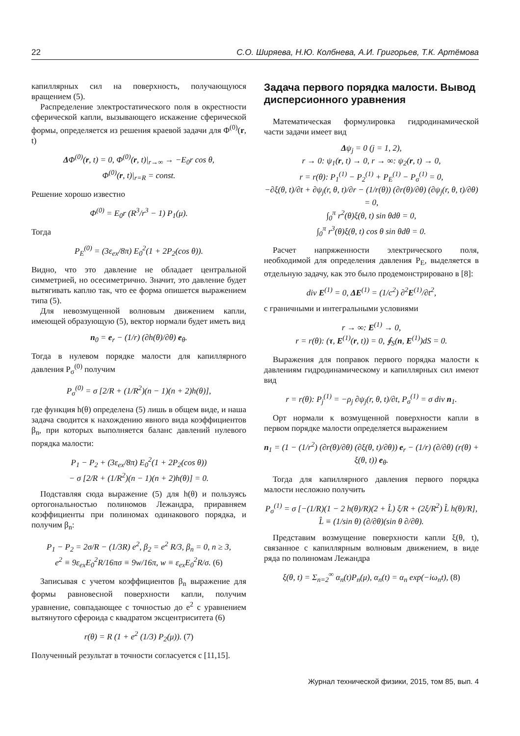22 С.О. Ширяева, Н.Ю. Колбнева, А.И. Григорьев, Т.К. Артёмова
капиллярных сил на поверхность, получающуюся вращением (5).
Распределение электростатического поля в окрестности сферической капли, вызывающего искажение сферической формы, определяется из решения краевой задачи для Φ<sup>(0)</sup>(r, t)
ΔΦ<sup>(0)</sup>(r, t) = 0, Φ<sup>(0)</sup>(r, t)|<sub>r→∞</sub> → −E<sub>0</sub>r cos θ,
Φ<sup>(0)</sup>(r, t)|<sub>r=R</sub> = const.
Решение хорошо известно
Φ<sup>(0)</sup> = E<sub>0</sub>r (R<sup>3</sup>/r<sup>3</sup> − 1) P<sub>1</sub>(μ).
Тогда
P<sub>E</sub><sup>(0)</sup> = (3ε<sub>ex</sub>/8π) E<sub>0</sub><sup>2</sup>(1 + 2P<sub>2</sub>(cos θ)).
Видно, что это давление не обладает центральной симметрией, но осесиметрично. Значит, это давление будет вытягивать каплю так, что ее форма опишется выражением типа (5).
Для невозмущенной волновым движением капли, имеющей образующую (5), вектор нормали будет иметь вид
n<sub>0</sub> = e<sub>r</sub> − (1/r) (∂h(θ)/∂θ) e<sub>θ</sub>.
Тогда в нулевом порядке малости для капиллярного давления P<sub>σ</sub><sup>(0)</sup> получим
P<sub>σ</sub><sup>(0)</sup> = σ [2/R + (1/R<sup>2</sup>)(n − 1)(n + 2)h(θ)],
где функция h(θ) определена (5) лишь в общем виде, и наша задача сводится к нахождению явного вида коэффициентов β<sub>n</sub>, при которых выполняется баланс давлений нулевого порядка малости:
P<sub>1</sub> − P<sub>2</sub> + (3ε<sub>ex</sub>/8π) E<sub>0</sub><sup>2</sup>(1 + 2P<sub>2</sub>(cos θ))
− σ [2/R + (1/R<sup>2</sup>)(n − 1)(n + 2)h(θ)] = 0.
Подставляя сюда выражение (5) для h(θ) и пользуясь ортогональностью полиномов Лежандра, приравняем коэффициенты при полиномах одинакового порядка, и получим β<sub>n</sub>:
P<sub>1</sub> − P<sub>2</sub> = 2σ/R − (1/3R) e<sup>2</sup>, β<sub>2</sub> = e<sup>2</sup> R/3, β<sub>n</sub> = 0, n ≥ 3,
e<sup>2</sup> ≡ 9ε<sub>ex</sub>E<sub>0</sub><sup>2</sup>R/16πσ ≡ 9w/16π, w ≡ ε<sub>ex</sub>E<sub>0</sub><sup>2</sup>R/σ. (6)
Записывая с учетом коэффициентов β<sub>n</sub> выражение для формы равновесной поверхности капли, получим уравнение, совпадающее с точностью до e<sup>2</sup> с уравнением вытянутого сфероида с квадратом эксцентриситета (6)
r(θ) = R (1 + e<sup>2</sup> (1/3) P<sub>2</sub>(μ)). (7)
Полученный результат в точности согласуется с [11,15].
Задача первого порядка малости. Вывод дисперсионного уравнения
Математическая формулировка гидродинамической части задачи имеет вид
Δψ<sub>j</sub> = 0 (j = 1, 2),
r → 0: ψ<sub>1</sub>(r, t) → 0, r → ∞: ψ<sub>2</sub>(r, t) → 0,
r = r(θ): P<sub>1</sub><sup>(1)</sup> − P<sub>2</sub><sup>(1)</sup> + P<sub>E</sub><sup>(1)</sup> − P<sub>σ</sub><sup>(1)</sup> = 0,
−∂ξ(θ, t)/∂t + ∂ψ<sub>j</sub>(r, θ, t)/∂r − (1/r(θ)) (∂r(θ)/∂θ) (∂ψ<sub>j</sub>(r, θ, t)/∂θ) = 0,
∫<sub>0</sub><sup>π</sup> r<sup>2</sup>(θ)ξ(θ, t) sin θdθ = 0,
∫<sub>0</sub><sup>π</sup> r<sup>3</sup>(θ)ξ(θ, t) cos θ sin θdθ = 0.
Расчет напряженности электрического поля, необходимой для определения давления P<sub>E</sub>, выделяется в отдельную задачу, как это было продемонстрировано в [8]:
div E<sup>(1)</sup> = 0, ΔE<sup>(1)</sup> = (1/c<sup>2</sup>) ∂<sup>2</sup>E<sup>(1)</sup>/∂t<sup>2</sup>,
с граничными и интегральными условиями
r → ∞: E<sup>(1)</sup> → 0,
r = r(θ): (τ, E<sup>(1)</sup>(r, t)) = 0, ∮<sub>S</sub>(n, E<sup>(1)</sup>)dS = 0.
Выражения для поправок первого порядка малости к давлениям гидродинамическому и капиллярных сил имеют вид
r = r(θ): P<sub>j</sub><sup>(1)</sup> = −ρ<sub>j</sub> ∂ψ<sub>j</sub>(r, θ, t)/∂t, P<sub>σ</sub><sup>(1)</sup> = σ div n<sub>1</sub>.
Орт нормали к возмущенной поверхности капли в первом порядке малости определяется выражением
n<sub>1</sub> = (1 − (1/r<sup>2</sup>) (∂r(θ)/∂θ) (∂ξ(θ, t)/∂θ)) e<sub>r</sub> − (1/r) (∂/∂θ) (r(θ) + ξ(θ, t)) e<sub>θ</sub>.
Тогда для капиллярного давления первого порядка малости несложно получить
P<sub>σ</sub><sup>(1)</sup> = σ [−(1/R)(1 − 2 h(θ)/R)(2 + L̂) ξ/R + (2ξ/R<sup>2</sup>) L̂ h(θ)/R],
L̂ ≡ (1/sin θ) (∂/∂θ)(sin θ ∂/∂θ).
Представим возмущение поверхности капли ξ(θ, t), связанное с капиллярным волновым движением, в виде ряда по полиномам Лежандра
ξ(θ, t) = Σ<sub>n=2</sub><sup>∞</sup> α<sub>n</sub>(t)P<sub>n</sub>(μ), α<sub>n</sub>(t) = α<sub>n</sub> exp(−iω<sub>n</sub>t), (8)
Журнал технической физики, 2015, том 85, вып. 4